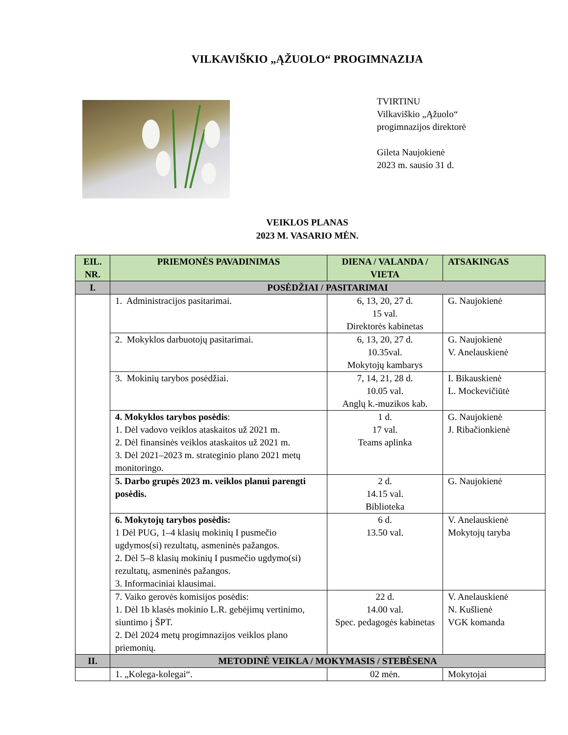VILKAVIŠKIO „ĄŽUOLO“ PROGIMNAZIJA
TVIRTINU
Vilkaviškio „Ąžuolo“
progimnazijos direktorė
Gileta Naujokienė
2023 m. sausio 31 d.
VEIKLOS PLANAS
2023 M. VASARIO MĖN.
| EIL. NR. | PRIEMONĖS PAVADINIMAS | DIENA / VALANDA / VIETA | ATSAKINGAS |
| --- | --- | --- | --- |
| I. | POSĖDŽIAI / PASITARIMAI | | |
| | 1. Administracijos pasitarimai. | 6, 13, 20, 27 d. 15 val. Direktorės kabinetas | G. Naujokienė |
| | 2. Mokyklos darbuotojų pasitarimai. | 6, 13, 20, 27 d. 10.35val. Mokytojų kambarys | G. Naujokienė V. Anelauskienė |
| | 3. Mokinių tarybos posėdžiai. | 7, 14, 21, 28 d. 10.05 val. Anglų k.-muzikos kab. | I. Bikauskienė L. Mockevičiūtė |
| | 4. Mokyklos tarybos posėdis : 1. Dėl vadovo veiklos ataskaitos už 2021 m. 2. Dėl finansinės veiklos ataskaitos už 2021 m. 3. Dėl 2021–2023 m. strateginio plano 2021 metų monitoringo. | 1 d. 17 val. Teams aplinka | G. Naujokienė J. Ribačionkienė |
| | 5. Darbo grupės 2023 m. veiklos planui parengti posėdis. | 2 d. 14.15 val. Biblioteka | G. Naujokienė |
| | 6. Mokytojų tarybos posėdis: 1 Dėl PUG, 1–4 klasių mokinių I pusmečio ugdymos(si) rezultatų, asmeninės pažangos. 2. Dėl 5–8 klasių mokinių I pusmečio ugdymo(si) rezultatų, asmeninės pažangos. 3. Informaciniai klausimai. | 6 d. 13.50 val. | V. Anelauskienė Mokytojų taryba |
| | 7. Vaiko gerovės komisijos posėdis: 1. Dėl 1b klasės mokinio L.R. gebėjimų vertinimo, siuntimo į ŠPT. 2. Dėl 2024 metų progimnazijos veiklos plano priemonių. | 22 d. 14.00 val. Spec. pedagogės kabinetas | V. Anelauskienė N. Kušlienė VGK komanda |
| II. | METODINĖ VEIKLA / MOKYMASIS / STEBĖSENA | | |
| | 1. „Kolega-kolegai“. | 02 mėn. | Mokytojai |